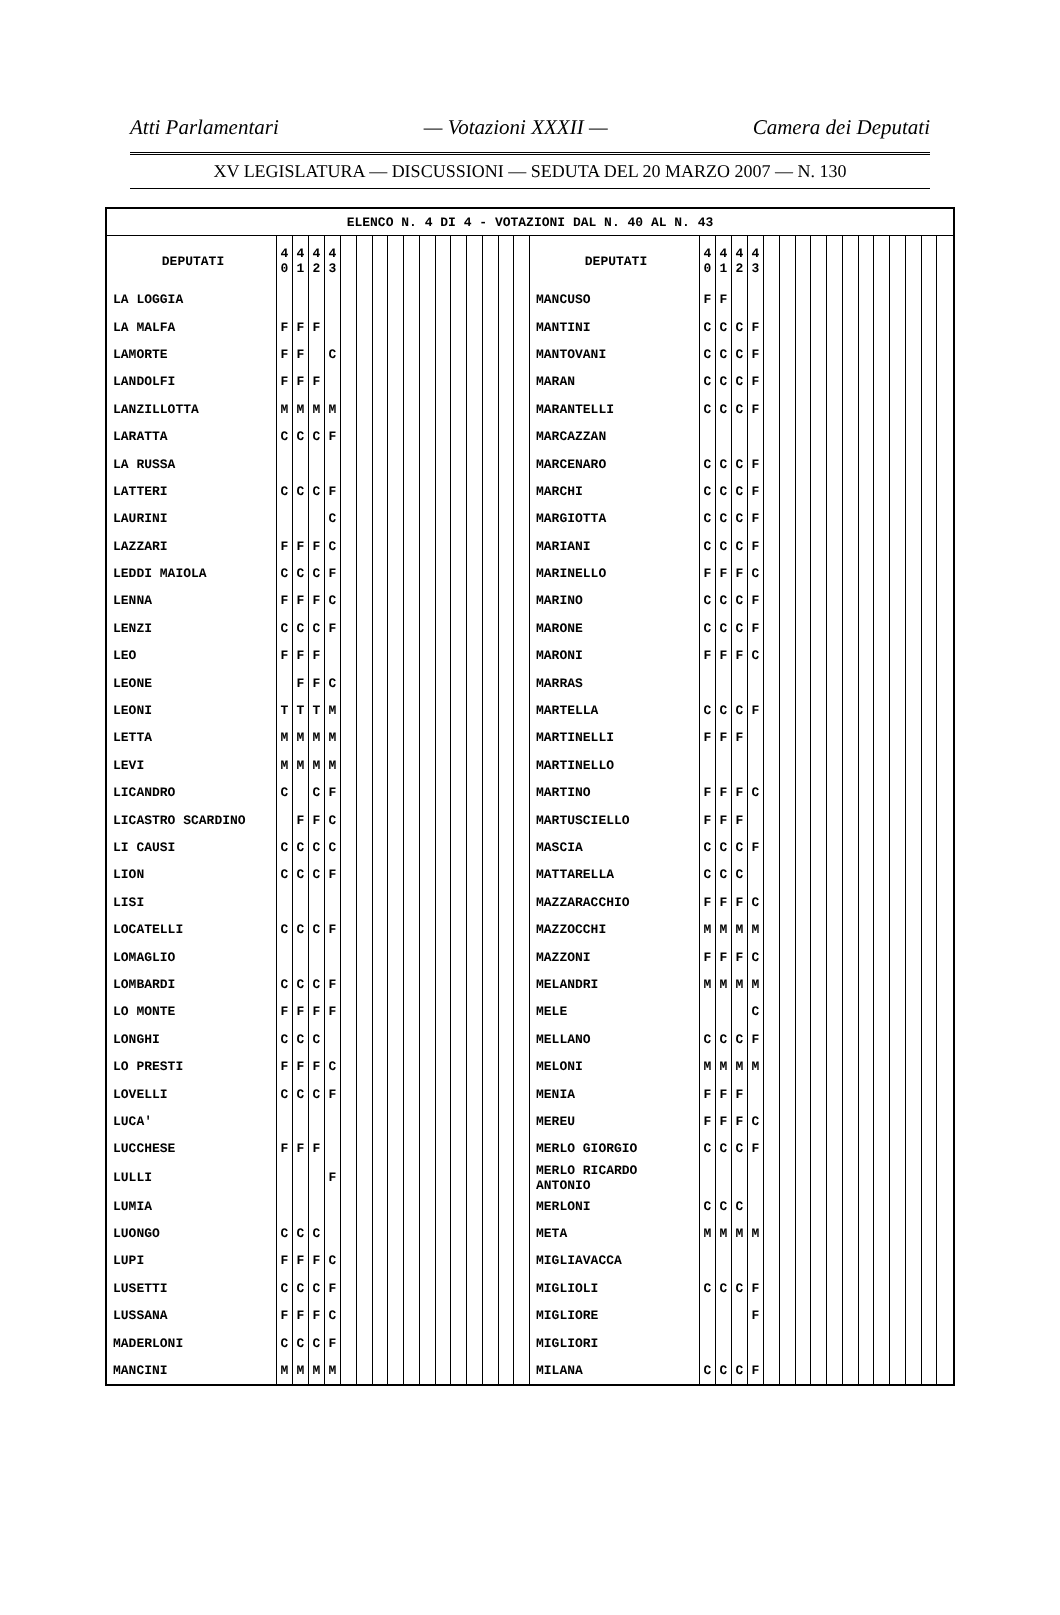Atti Parlamentari — Votazioni XXXII — Camera dei Deputati
XV LEGISLATURA — DISCUSSIONI — SEDUTA DEL 20 MARZO 2007 — N. 130
| ELENCO N. 4 DI 4 - VOTAZIONI DAL N. 40 AL N. 43 | | | | | | | | | | | | | | | | | | | | | | | | | | | | | | | | | |
| DEPUTATI | 4 0 | 4 1 | 4 2 | 4 3 | | | | | | | | | | | | | DEPUTATI | 4 0 | 4 1 | 4 2 | 4 3 | | | | | | | | | | | | |
| LA LOGGIA | | | | | | | | | | | | | | | | | MANCUSO | F | F | | | | | | | | | | | | | | |
| LA MALFA | F | F | F | | | | | | | | | | | | | | MANTINI | C | C | C | F | | | | | | | | | | | | |
| LAMORTE | F | F | | C | | | | | | | | | | | | | MANTOVANI | C | C | C | F | | | | | | | | | | | | |
| LANDOLFI | F | F | F | | | | | | | | | | | | | | MARAN | C | C | C | F | | | | | | | | | | | | |
| LANZILLOTTA | M | M | M | M | | | | | | | | | | | | | MARANTELLI | C | C | C | F | | | | | | | | | | | | |
| LARATTA | C | C | C | F | | | | | | | | | | | | | MARCAZZAN | | | | | | | | | | | | | | | | |
| LA RUSSA | | | | | | | | | | | | | | | | | MARCENARO | C | C | C | F | | | | | | | | | | | | |
| LATTERI | C | C | C | F | | | | | | | | | | | | | MARCHI | C | C | C | F | | | | | | | | | | | | |
| LAURINI | | | | C | | | | | | | | | | | | | MARGIOTTA | C | C | C | F | | | | | | | | | | | | |
| LAZZARI | F | F | F | C | | | | | | | | | | | | | MARIANI | C | C | C | F | | | | | | | | | | | | |
| LEDDI MAIOLA | C | C | C | F | | | | | | | | | | | | | MARINELLO | F | F | F | C | | | | | | | | | | | | |
| LENNA | F | F | F | C | | | | | | | | | | | | | MARINO | C | C | C | F | | | | | | | | | | | | |
| LENZI | C | C | C | F | | | | | | | | | | | | | MARONE | C | C | C | F | | | | | | | | | | | | |
| LEO | F | F | F | | | | | | | | | | | | | | MARONI | F | F | F | C | | | | | | | | | | | | |
| LEONE | | F | F | C | | | | | | | | | | | | | MARRAS | | | | | | | | | | | | | | | | |
| LEONI | T | T | T | M | | | | | | | | | | | | | MARTELLA | C | C | C | F | | | | | | | | | | | | |
| LETTA | M | M | M | M | | | | | | | | | | | | | MARTINELLI | F | F | F | | | | | | | | | | | | | |
| LEVI | M | M | M | M | | | | | | | | | | | | | MARTINELLO | | | | | | | | | | | | | | | | |
| LICANDRO | C | | C | F | | | | | | | | | | | | | MARTINO | F | F | F | C | | | | | | | | | | | | |
| LICASTRO SCARDINO | | F | F | C | | | | | | | | | | | | | MARTUSCIELLO | F | F | F | | | | | | | | | | | | | |
| LI CAUSI | C | C | C | C | | | | | | | | | | | | | MASCIA | C | C | C | F | | | | | | | | | | | | |
| LION | C | C | C | F | | | | | | | | | | | | | MATTARELLA | C | C | C | | | | | | | | | | | | | |
| LISI | | | | | | | | | | | | | | | | | MAZZARACCHIO | F | F | F | C | | | | | | | | | | | | |
| LOCATELLI | C | C | C | F | | | | | | | | | | | | | MAZZOCCHI | M | M | M | M | | | | | | | | | | | | |
| LOMAGLIO | | | | | | | | | | | | | | | | | MAZZONI | F | F | F | C | | | | | | | | | | | | |
| LOMBARDI | C | C | C | F | | | | | | | | | | | | | MELANDRI | M | M | M | M | | | | | | | | | | | | |
| LO MONTE | F | F | F | F | | | | | | | | | | | | | MELE | | | | C | | | | | | | | | | | | |
| LONGHI | C | C | C | | | | | | | | | | | | | | MELLANO | C | C | C | F | | | | | | | | | | | | |
| LO PRESTI | F | F | F | C | | | | | | | | | | | | | MELONI | M | M | M | M | | | | | | | | | | | | |
| LOVELLI | C | C | C | F | | | | | | | | | | | | | MENIA | F | F | F | | | | | | | | | | | | | |
| LUCA' | | | | | | | | | | | | | | | | | MEREU | F | F | F | C | | | | | | | | | | | | |
| LUCCHESE | F | F | F | | | | | | | | | | | | | | MERLO GIORGIO | C | C | C | F | | | | | | | | | | | | |
| LULLI | | | | F | | | | | | | | | | | | | MERLO RICARDO ANTONIO | | | | | | | | | | | | | | | | |
| LUMIA | | | | | | | | | | | | | | | | | MERLONI | C | C | C | | | | | | | | | | | | | |
| LUONGO | C | C | C | | | | | | | | | | | | | | META | M | M | M | M | | | | | | | | | | | | |
| LUPI | F | F | F | C | | | | | | | | | | | | | MIGLIAVACCA | | | | | | | | | | | | | | | | |
| LUSETTI | C | C | C | F | | | | | | | | | | | | | MIGLIOLI | C | C | C | F | | | | | | | | | | | | |
| LUSSANA | F | F | F | C | | | | | | | | | | | | | MIGLIORE | | | | F | | | | | | | | | | | | |
| MADERLONI | C | C | C | F | | | | | | | | | | | | | MIGLIORI | | | | | | | | | | | | | | | | |
| MANCINI | M | M | M | M | | | | | | | | | | | | | MILANA | C | C | C | F | | | | | | | | | | | | |